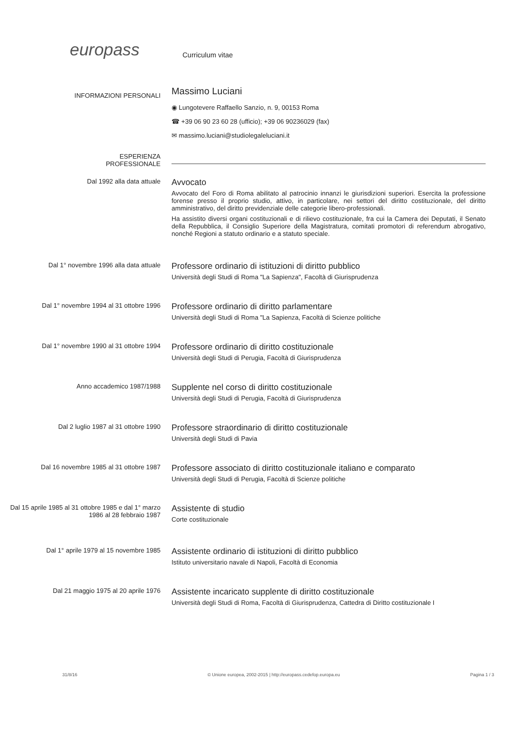europass Curriculum vitae
INFORMAZIONI PERSONALI
Massimo Luciani
◉ Lungotevere Raffaello Sanzio, n. 9, 00153 Roma
☎ +39 06 90 23 60 28 (ufficio); +39 06 90236029 (fax)
✉ massimo.luciani@studiolegaleluciani.it
ESPERIENZA
PROFESSIONALE
Dal 1992 alla data attuale
Avvocato
Avvocato del Foro di Roma abilitato al patrocinio innanzi le giurisdizioni superiori. Esercita la professione forense presso il proprio studio, attivo, in particolare, nei settori del diritto costituzionale, del diritto amministrativo, del diritto previdenziale delle categorie libero-professionali.
Ha assistito diversi organi costituzionali e di rilievo costituzionale, fra cui la Camera dei Deputati, il Senato della Repubblica, il Consiglio Superiore della Magistratura, comitati promotori di referendum abrogativo, nonché Regioni a statuto ordinario e a statuto speciale.
Dal 1° novembre 1996 alla data attuale
Professore ordinario di istituzioni di diritto pubblico
Università degli Studi di Roma "La Sapienza", Facoltà di Giurisprudenza
Dal 1° novembre 1994 al 31 ottobre 1996
Professore ordinario di diritto parlamentare
Università degli Studi di Roma "La Sapienza, Facoltà di Scienze politiche
Dal 1° novembre 1990 al 31 ottobre 1994
Professore ordinario di diritto costituzionale
Università degli Studi di Perugia, Facoltà di Giurisprudenza
Anno accademico 1987/1988
Supplente nel corso di diritto costituzionale
Università degli Studi di Perugia, Facoltà di Giurisprudenza
Dal 2 luglio 1987 al 31 ottobre 1990
Professore straordinario di diritto costituzionale
Università degli Studi di Pavia
Dal 16 novembre 1985 al 31 ottobre 1987
Professore associato di diritto costituzionale italiano e comparato
Università degli Studi di Perugia, Facoltà di Scienze politiche
Dal 15 aprile 1985 al 31 ottobre 1985 e dal 1° marzo 1986 al 28 febbraio 1987
Assistente di studio
Corte costituzionale
Dal 1° aprile 1979 al 15 novembre 1985
Assistente ordinario di istituzioni di diritto pubblico
Istituto universitario navale di Napoli, Facoltà di Economia
Dal 21 maggio 1975 al 20 aprile 1976
Assistente incaricato supplente di diritto costituzionale
Università degli Studi di Roma, Facoltà di Giurisprudenza, Cattedra di Diritto costituzionale I
31/8/16 © Unione europea, 2002-2015 | http://europass.cedefop.europa.eu Pagina 1 / 3